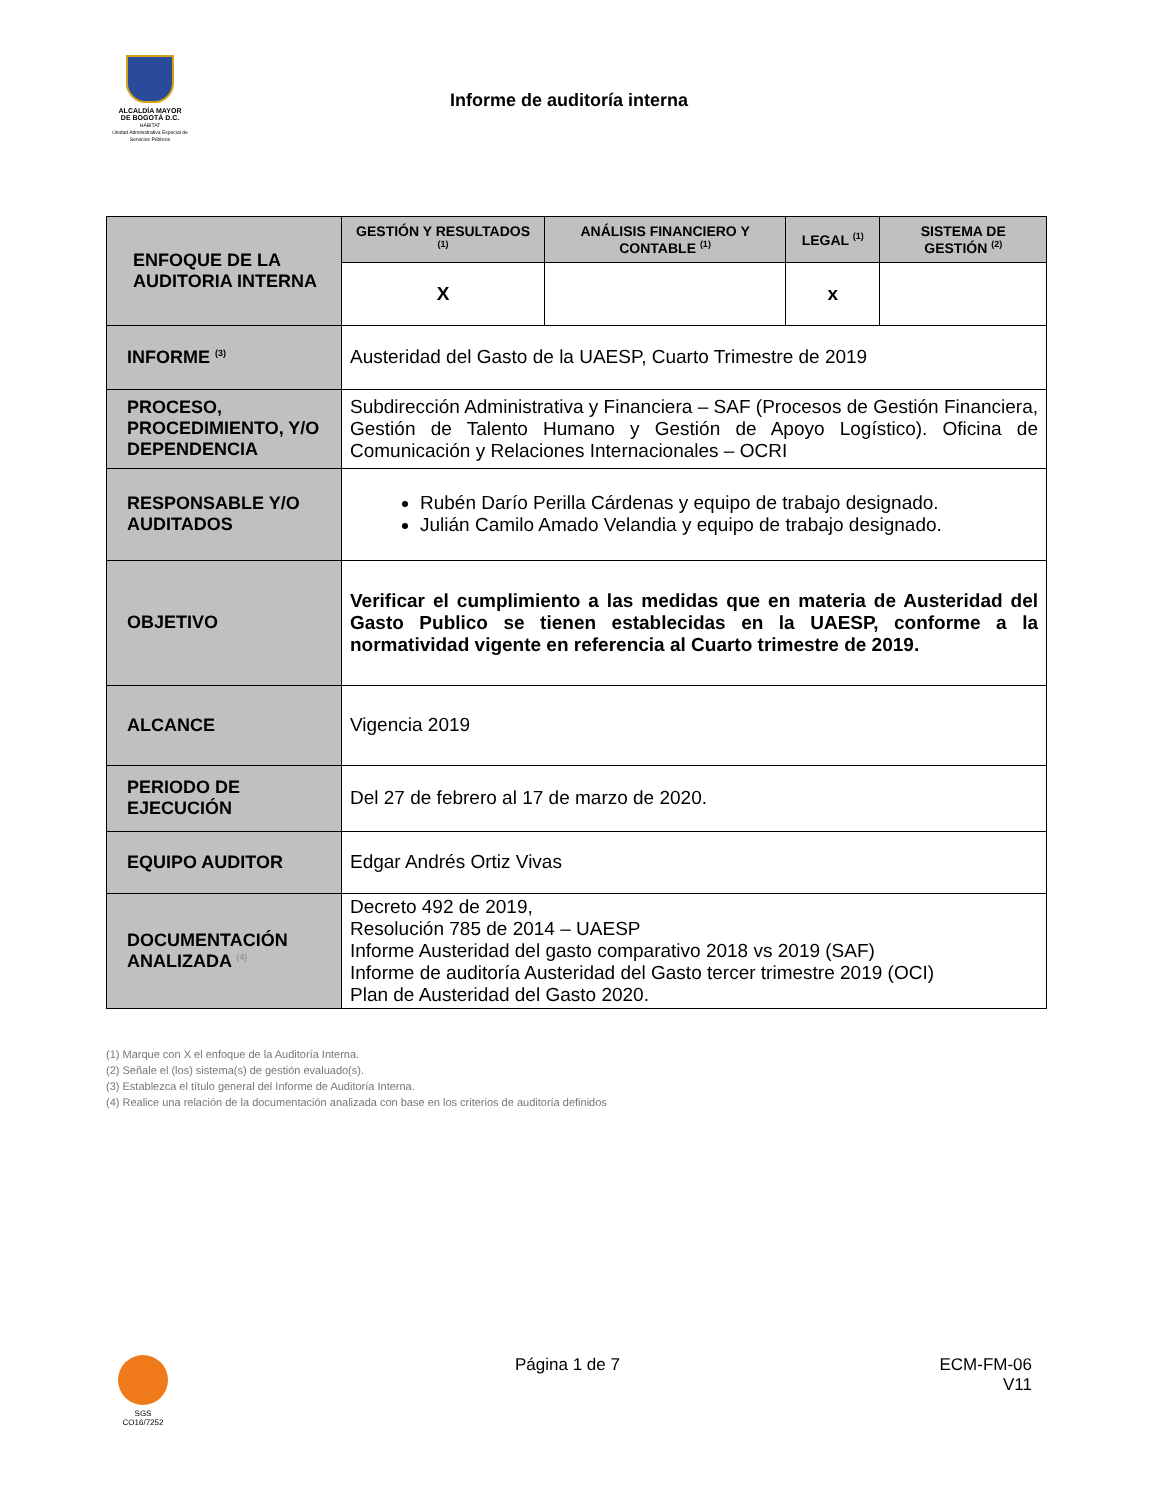ALCALDÍA MAYOR
DE BOGOTÁ D.C.
HÁBITAT
Unidad Administrativa Especial de Servicios Públicos
Informe de auditoría interna
| ENFOQUE DE LA AUDITORIA INTERNA | GESTIÓN Y RESULTADOS <sup>(1)</sup> | ANÁLISIS FINANCIERO Y CONTABLE <sup>(1)</sup> | LEGAL <sup>(1)</sup> | SISTEMA DE GESTIÓN <sup>(2)</sup> |
| | X | | x | |
| INFORME <sup>(3)</sup> | Austeridad del Gasto de la UAESP, Cuarto Trimestre de 2019 | | | |
| PROCESO, PROCEDIMIENTO, Y/O DEPENDENCIA | Subdirección Administrativa y Financiera – SAF (Procesos de Gestión Financiera, Gestión de Talento Humano y Gestión de Apoyo Logístico). Oficina de Comunicación y Relaciones Internacionales – OCRI | | | |
| RESPONSABLE Y/O AUDITADOS | Rubén Darío Perilla Cárdenas y equipo de trabajo designado. Julián Camilo Amado Velandia y equipo de trabajo designado. | | | |
| OBJETIVO | Verificar el cumplimiento a las medidas que en materia de Austeridad del Gasto Publico se tienen establecidas en la UAESP, conforme a la normatividad vigente en referencia al Cuarto trimestre de 2019. | | | |
| ALCANCE | Vigencia 2019 | | | |
| PERIODO DE EJECUCIÓN | Del 27 de febrero al 17 de marzo de 2020. | | | |
| EQUIPO AUDITOR | Edgar Andrés Ortiz Vivas | | | |
| DOCUMENTACIÓN ANALIZADA <sup>(4)</sup> | Decreto 492 de 2019, Resolución 785 de 2014 – UAESP Informe Austeridad del gasto comparativo 2018 vs 2019 (SAF) Informe de auditoría Austeridad del Gasto tercer trimestre 2019 (OCI) Plan de Austeridad del Gasto 2020. | | | |
(1) Marque con X el enfoque de la Auditoría Interna.
(2) Señale el (los) sistema(s) de gestión evaluado(s).
(3) Establezca el título general del Informe de Auditoría Interna.
(4) Realice una relación de la documentación analizada con base en los criterios de auditoría definidos
SGS
CO16/7252
Página 1 de 7
ECM-FM-06
V11